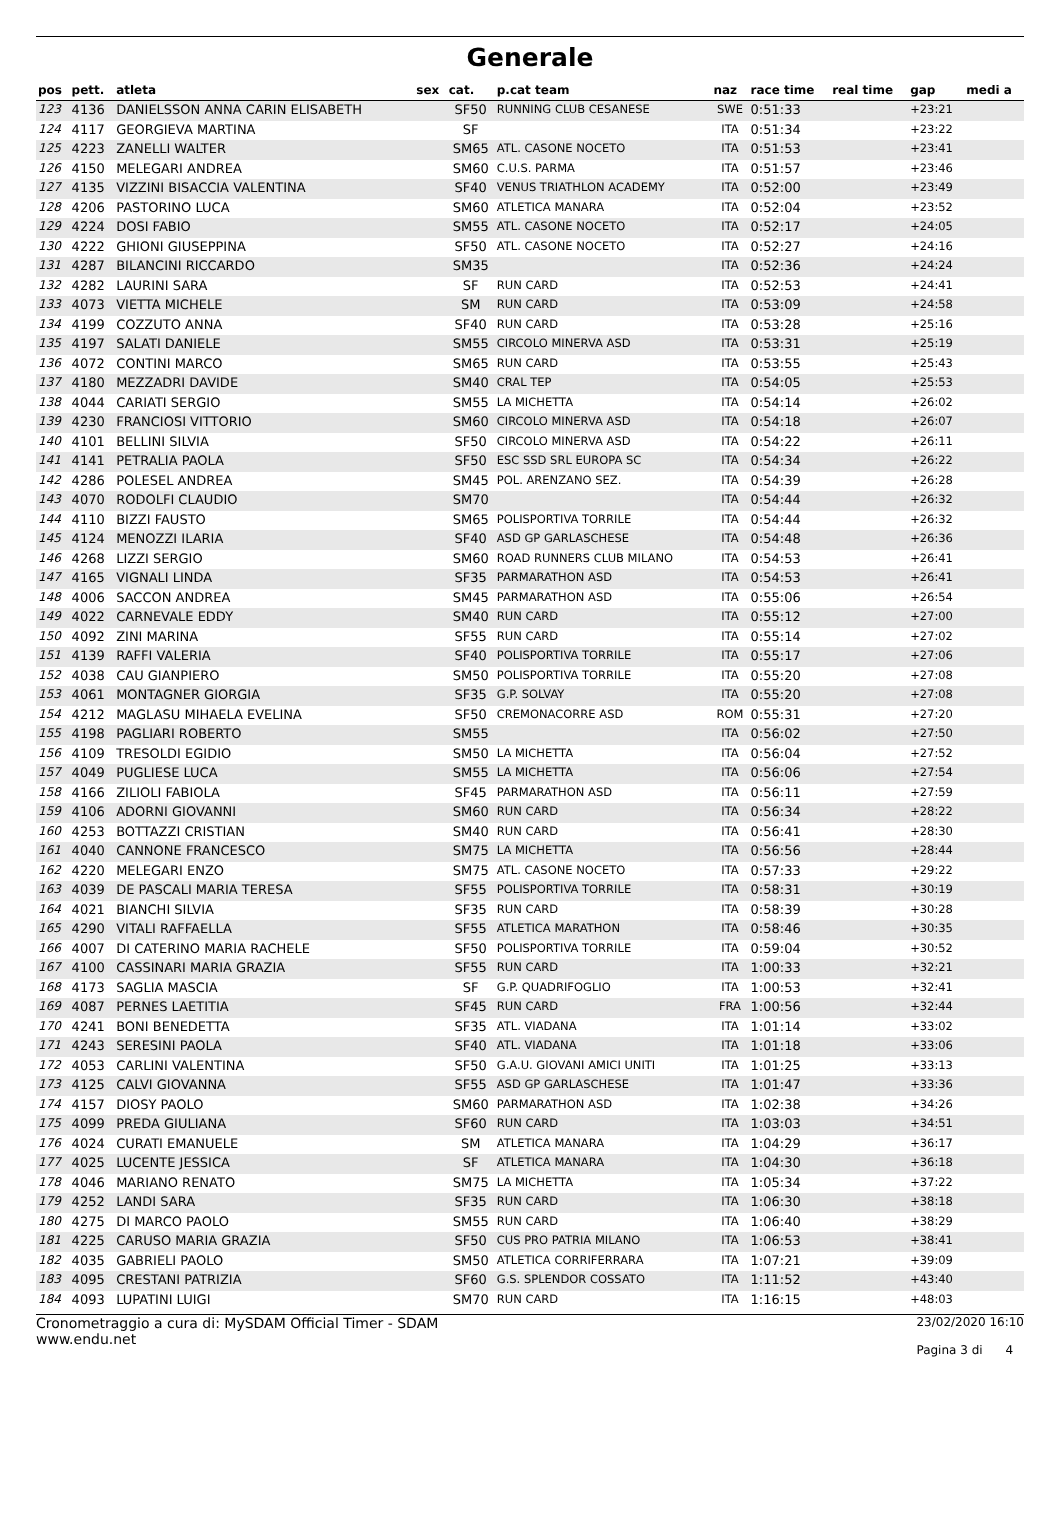Generale
| pos | pett. | atleta | sex | cat. | p.cat team | naz | race time | real time | gap | medi a |
| --- | --- | --- | --- | --- | --- | --- | --- | --- | --- | --- |
| 123 | 4136 | DANIELSSON ANNA CARIN ELISABETH | | SF50 | RUNNING CLUB CESANESE | SWE | 0:51:33 | | +23:21 | |
| 124 | 4117 | GEORGIEVA MARTINA | | SF | | ITA | 0:51:34 | | +23:22 | |
| 125 | 4223 | ZANELLI WALTER | | SM65 | ATL. CASONE NOCETO | ITA | 0:51:53 | | +23:41 | |
| 126 | 4150 | MELEGARI ANDREA | | SM60 | C.U.S. PARMA | ITA | 0:51:57 | | +23:46 | |
| 127 | 4135 | VIZZINI BISACCIA VALENTINA | | SF40 | VENUS TRIATHLON ACADEMY | ITA | 0:52:00 | | +23:49 | |
| 128 | 4206 | PASTORINO LUCA | | SM60 | ATLETICA MANARA | ITA | 0:52:04 | | +23:52 | |
| 129 | 4224 | DOSI FABIO | | SM55 | ATL. CASONE NOCETO | ITA | 0:52:17 | | +24:05 | |
| 130 | 4222 | GHIONI GIUSEPPINA | | SF50 | ATL. CASONE NOCETO | ITA | 0:52:27 | | +24:16 | |
| 131 | 4287 | BILANCINI RICCARDO | | SM35 | | ITA | 0:52:36 | | +24:24 | |
| 132 | 4282 | LAURINI SARA | | SF | RUN CARD | ITA | 0:52:53 | | +24:41 | |
| 133 | 4073 | VIETTA MICHELE | | SM | RUN CARD | ITA | 0:53:09 | | +24:58 | |
| 134 | 4199 | COZZUTO ANNA | | SF40 | RUN CARD | ITA | 0:53:28 | | +25:16 | |
| 135 | 4197 | SALATI DANIELE | | SM55 | CIRCOLO MINERVA ASD | ITA | 0:53:31 | | +25:19 | |
| 136 | 4072 | CONTINI MARCO | | SM65 | RUN CARD | ITA | 0:53:55 | | +25:43 | |
| 137 | 4180 | MEZZADRI DAVIDE | | SM40 | CRAL TEP | ITA | 0:54:05 | | +25:53 | |
| 138 | 4044 | CARIATI SERGIO | | SM55 | LA MICHETTA | ITA | 0:54:14 | | +26:02 | |
| 139 | 4230 | FRANCIOSI VITTORIO | | SM60 | CIRCOLO MINERVA ASD | ITA | 0:54:18 | | +26:07 | |
| 140 | 4101 | BELLINI SILVIA | | SF50 | CIRCOLO MINERVA ASD | ITA | 0:54:22 | | +26:11 | |
| 141 | 4141 | PETRALIA PAOLA | | SF50 | ESC SSD SRL EUROPA SC | ITA | 0:54:34 | | +26:22 | |
| 142 | 4286 | POLESEL ANDREA | | SM45 | POL. ARENZANO SEZ. | ITA | 0:54:39 | | +26:28 | |
| 143 | 4070 | RODOLFI CLAUDIO | | SM70 | | ITA | 0:54:44 | | +26:32 | |
| 144 | 4110 | BIZZI FAUSTO | | SM65 | POLISPORTIVA TORRILE | ITA | 0:54:44 | | +26:32 | |
| 145 | 4124 | MENOZZI ILARIA | | SF40 | ASD GP GARLASCHESE | ITA | 0:54:48 | | +26:36 | |
| 146 | 4268 | LIZZI SERGIO | | SM60 | ROAD RUNNERS CLUB MILANO | ITA | 0:54:53 | | +26:41 | |
| 147 | 4165 | VIGNALI LINDA | | SF35 | PARMARATHON ASD | ITA | 0:54:53 | | +26:41 | |
| 148 | 4006 | SACCON ANDREA | | SM45 | PARMARATHON ASD | ITA | 0:55:06 | | +26:54 | |
| 149 | 4022 | CARNEVALE EDDY | | SM40 | RUN CARD | ITA | 0:55:12 | | +27:00 | |
| 150 | 4092 | ZINI MARINA | | SF55 | RUN CARD | ITA | 0:55:14 | | +27:02 | |
| 151 | 4139 | RAFFI VALERIA | | SF40 | POLISPORTIVA TORRILE | ITA | 0:55:17 | | +27:06 | |
| 152 | 4038 | CAU GIANPIERO | | SM50 | POLISPORTIVA TORRILE | ITA | 0:55:20 | | +27:08 | |
| 153 | 4061 | MONTAGNER GIORGIA | | SF35 | G.P. SOLVAY | ITA | 0:55:20 | | +27:08 | |
| 154 | 4212 | MAGLASU MIHAELA EVELINA | | SF50 | CREMONACORRE ASD | ROM | 0:55:31 | | +27:20 | |
| 155 | 4198 | PAGLIARI ROBERTO | | SM55 | | ITA | 0:56:02 | | +27:50 | |
| 156 | 4109 | TRESOLDI EGIDIO | | SM50 | LA MICHETTA | ITA | 0:56:04 | | +27:52 | |
| 157 | 4049 | PUGLIESE LUCA | | SM55 | LA MICHETTA | ITA | 0:56:06 | | +27:54 | |
| 158 | 4166 | ZILIOLI FABIOLA | | SF45 | PARMARATHON ASD | ITA | 0:56:11 | | +27:59 | |
| 159 | 4106 | ADORNI GIOVANNI | | SM60 | RUN CARD | ITA | 0:56:34 | | +28:22 | |
| 160 | 4253 | BOTTAZZI CRISTIAN | | SM40 | RUN CARD | ITA | 0:56:41 | | +28:30 | |
| 161 | 4040 | CANNONE FRANCESCO | | SM75 | LA MICHETTA | ITA | 0:56:56 | | +28:44 | |
| 162 | 4220 | MELEGARI ENZO | | SM75 | ATL. CASONE NOCETO | ITA | 0:57:33 | | +29:22 | |
| 163 | 4039 | DE PASCALI MARIA TERESA | | SF55 | POLISPORTIVA TORRILE | ITA | 0:58:31 | | +30:19 | |
| 164 | 4021 | BIANCHI SILVIA | | SF35 | RUN CARD | ITA | 0:58:39 | | +30:28 | |
| 165 | 4290 | VITALI RAFFAELLA | | SF55 | ATLETICA MARATHON | ITA | 0:58:46 | | +30:35 | |
| 166 | 4007 | DI CATERINO MARIA RACHELE | | SF50 | POLISPORTIVA TORRILE | ITA | 0:59:04 | | +30:52 | |
| 167 | 4100 | CASSINARI MARIA GRAZIA | | SF55 | RUN CARD | ITA | 1:00:33 | | +32:21 | |
| 168 | 4173 | SAGLIA MASCIA | | SF | G.P. QUADRIFOGLIO | ITA | 1:00:53 | | +32:41 | |
| 169 | 4087 | PERNES LAETITIA | | SF45 | RUN CARD | FRA | 1:00:56 | | +32:44 | |
| 170 | 4241 | BONI BENEDETTA | | SF35 | ATL. VIADANA | ITA | 1:01:14 | | +33:02 | |
| 171 | 4243 | SERESINI PAOLA | | SF40 | ATL. VIADANA | ITA | 1:01:18 | | +33:06 | |
| 172 | 4053 | CARLINI VALENTINA | | SF50 | G.A.U. GIOVANI AMICI UNITI | ITA | 1:01:25 | | +33:13 | |
| 173 | 4125 | CALVI GIOVANNA | | SF55 | ASD GP GARLASCHESE | ITA | 1:01:47 | | +33:36 | |
| 174 | 4157 | DIOSY PAOLO | | SM60 | PARMARATHON ASD | ITA | 1:02:38 | | +34:26 | |
| 175 | 4099 | PREDA GIULIANA | | SF60 | RUN CARD | ITA | 1:03:03 | | +34:51 | |
| 176 | 4024 | CURATI EMANUELE | | SM | ATLETICA MANARA | ITA | 1:04:29 | | +36:17 | |
| 177 | 4025 | LUCENTE JESSICA | | SF | ATLETICA MANARA | ITA | 1:04:30 | | +36:18 | |
| 178 | 4046 | MARIANO RENATO | | SM75 | LA MICHETTA | ITA | 1:05:34 | | +37:22 | |
| 179 | 4252 | LANDI SARA | | SF35 | RUN CARD | ITA | 1:06:30 | | +38:18 | |
| 180 | 4275 | DI MARCO PAOLO | | SM55 | RUN CARD | ITA | 1:06:40 | | +38:29 | |
| 181 | 4225 | CARUSO MARIA GRAZIA | | SF50 | CUS PRO PATRIA MILANO | ITA | 1:06:53 | | +38:41 | |
| 182 | 4035 | GABRIELI PAOLO | | SM50 | ATLETICA CORRIFERRARA | ITA | 1:07:21 | | +39:09 | |
| 183 | 4095 | CRESTANI PATRIZIA | | SF60 | G.S. SPLENDOR COSSATO | ITA | 1:11:52 | | +43:40 | |
| 184 | 4093 | LUPATINI LUIGI | | SM70 | RUN CARD | ITA | 1:16:15 | | +48:03 | |
Cronometraggio a cura di: MySDAM Official Timer - SDAM
www.endu.net
23/02/2020 16:10
Pagina 3 di 4